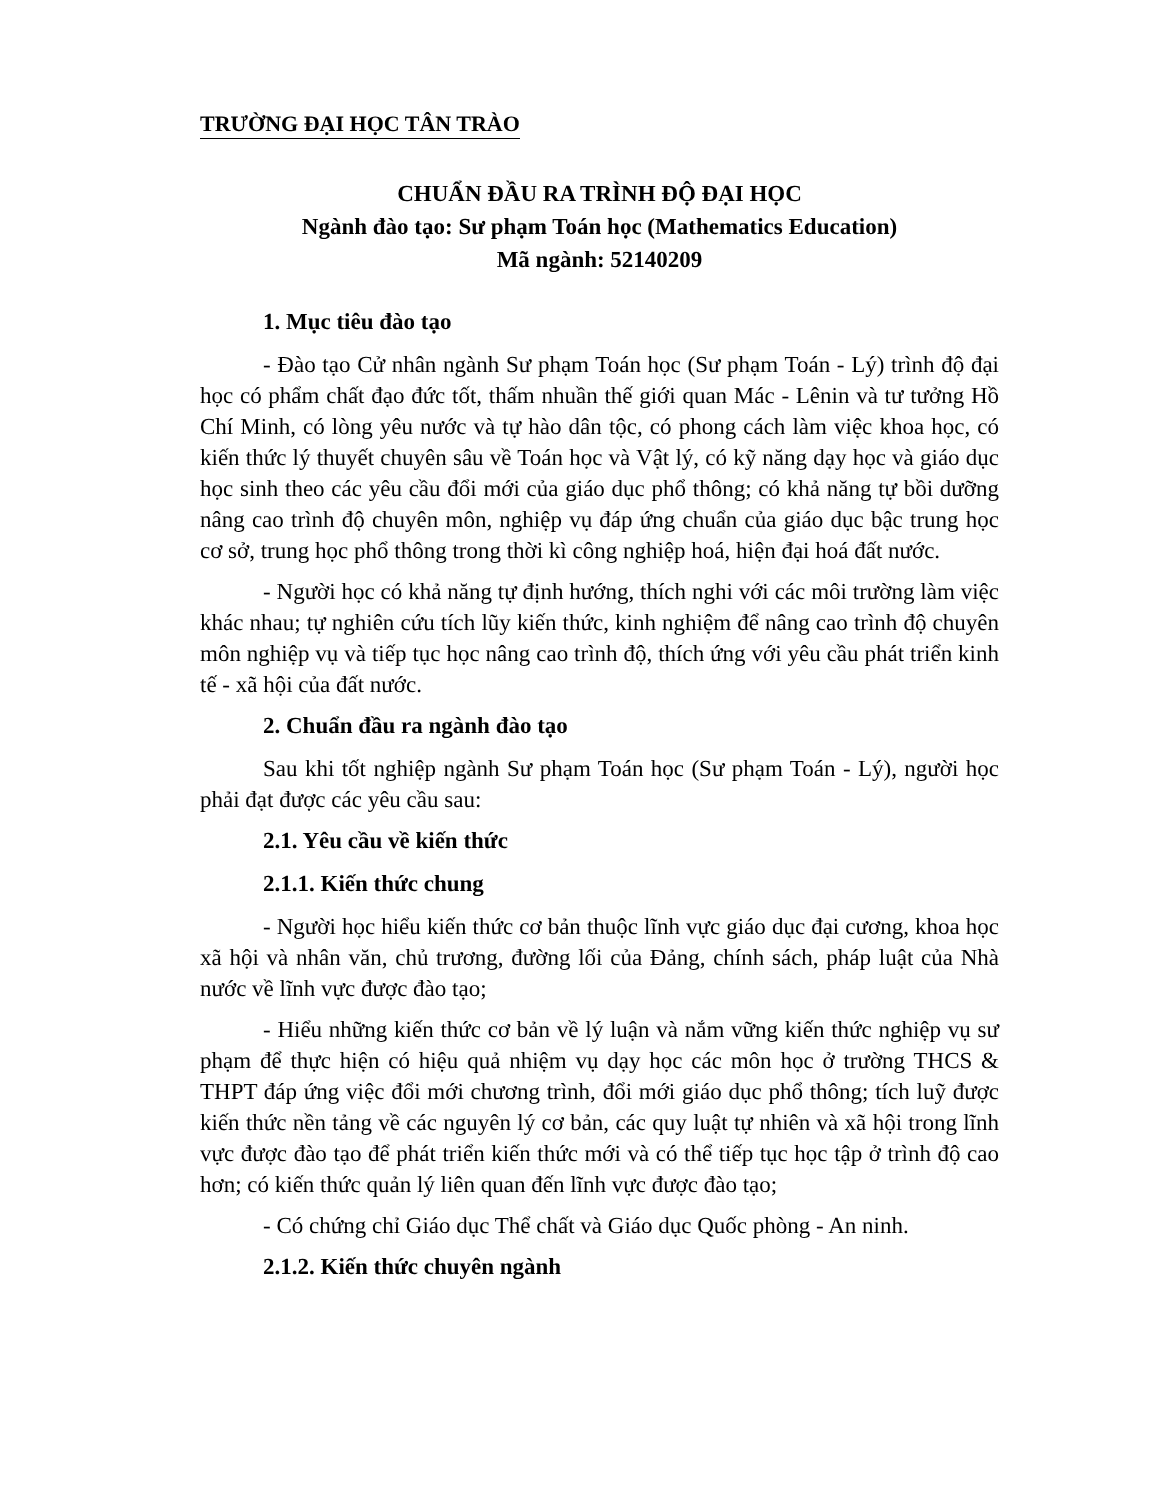TRƯỜNG ĐẠI HỌC TÂN TRÀO
CHUẨN ĐẦU RA TRÌNH ĐỘ ĐẠI HỌC
Ngành đào tạo: Sư phạm Toán học (Mathematics Education)
Mã ngành: 52140209
1. Mục tiêu đào tạo
- Đào tạo Cử nhân ngành Sư phạm Toán học (Sư phạm Toán - Lý) trình độ đại học có phẩm chất đạo đức tốt, thấm nhuần thế giới quan Mác - Lênin và tư tưởng Hồ Chí Minh, có lòng yêu nước và tự hào dân tộc, có phong cách làm việc khoa học, có kiến thức lý thuyết chuyên sâu về Toán học và Vật lý, có kỹ năng dạy học và giáo dục học sinh theo các yêu cầu đổi mới của giáo dục phổ thông; có khả năng tự bồi dưỡng nâng cao trình độ chuyên môn, nghiệp vụ đáp ứng chuẩn của giáo dục bậc trung học cơ sở, trung học phổ thông trong thời kì công nghiệp hoá, hiện đại hoá đất nước.
- Người học có khả năng tự định hướng, thích nghi với các môi trường làm việc khác nhau; tự nghiên cứu tích lũy kiến thức, kinh nghiệm để nâng cao trình độ chuyên môn nghiệp vụ và tiếp tục học nâng cao trình độ, thích ứng với yêu cầu phát triển kinh tế - xã hội của đất nước.
2. Chuẩn đầu ra ngành đào tạo
Sau khi tốt nghiệp ngành Sư phạm Toán học (Sư phạm Toán - Lý), người học phải đạt được các yêu cầu sau:
2.1. Yêu cầu về kiến thức
2.1.1. Kiến thức chung
- Người học hiểu kiến thức cơ bản thuộc lĩnh vực giáo dục đại cương, khoa học xã hội và nhân văn, chủ trương, đường lối của Đảng, chính sách, pháp luật của Nhà nước về lĩnh vực được đào tạo;
- Hiểu những kiến thức cơ bản về lý luận và nắm vững kiến thức nghiệp vụ sư phạm để thực hiện có hiệu quả nhiệm vụ dạy học các môn học ở trường THCS & THPT đáp ứng việc đổi mới chương trình, đổi mới giáo dục phổ thông; tích luỹ được kiến thức nền tảng về các nguyên lý cơ bản, các quy luật tự nhiên và xã hội trong lĩnh vực được đào tạo để phát triển kiến thức mới và có thể tiếp tục học tập ở trình độ cao hơn; có kiến thức quản lý liên quan đến lĩnh vực được đào tạo;
- Có chứng chỉ Giáo dục Thể chất và Giáo dục Quốc phòng - An ninh.
2.1.2. Kiến thức chuyên ngành